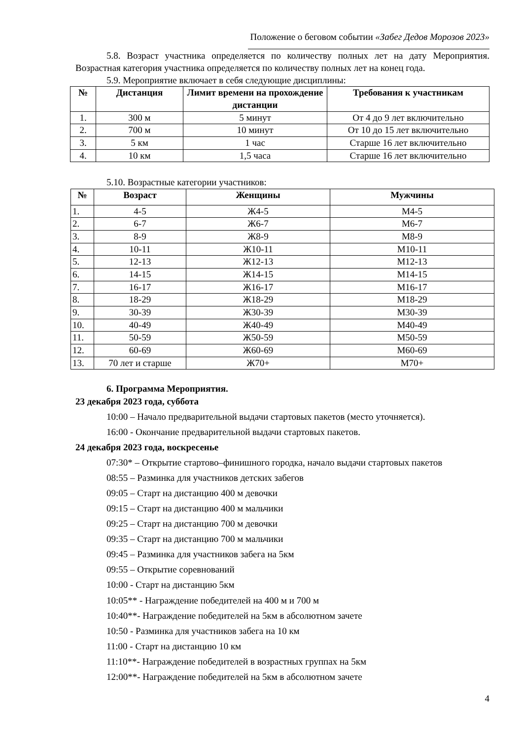Положение о беговом событии «Забег Дедов Морозов 2023»
5.8. Возраст участника определяется по количеству полных лет на дату Мероприятия. Возрастная категория участника определяется по количеству полных лет на конец года.
5.9. Мероприятие включает в себя следующие дисциплины:
| № | Дистанция | Лимит времени на прохождение дистанции | Требования к участникам |
| --- | --- | --- | --- |
| 1. | 300 м | 5 минут | От 4 до 9 лет включительно |
| 2. | 700 м | 10 минут | От 10 до 15 лет включительно |
| 3. | 5 км | 1 час | Старше 16 лет включительно |
| 4. | 10 км | 1,5 часа | Старше 16 лет включительно |
5.10. Возрастные категории участников:
| № | Возраст | Женщины | Мужчины |
| --- | --- | --- | --- |
| 1. | 4-5 | Ж4-5 | М4-5 |
| 2. | 6-7 | Ж6-7 | М6-7 |
| 3. | 8-9 | Ж8-9 | М8-9 |
| 4. | 10-11 | Ж10-11 | М10-11 |
| 5. | 12-13 | Ж12-13 | М12-13 |
| 6. | 14-15 | Ж14-15 | М14-15 |
| 7. | 16-17 | Ж16-17 | М16-17 |
| 8. | 18-29 | Ж18-29 | М18-29 |
| 9. | 30-39 | Ж30-39 | М30-39 |
| 10. | 40-49 | Ж40-49 | М40-49 |
| 11. | 50-59 | Ж50-59 | М50-59 |
| 12. | 60-69 | Ж60-69 | М60-69 |
| 13. | 70 лет и старше | Ж70+ | М70+ |
6. Программа Мероприятия.
23 декабря 2023 года, суббота
10:00 – Начало предварительной выдачи стартовых пакетов (место уточняется).
16:00 - Окончание предварительной выдачи стартовых пакетов.
24 декабря 2023 года, воскресенье
07:30* – Открытие стартово–финишного городка, начало выдачи стартовых пакетов
08:55 – Разминка для участников детских забегов
09:05 – Старт на дистанцию 400 м девочки
09:15 – Старт на дистанцию 400 м мальчики
09:25 – Старт на дистанцию 700 м девочки
09:35 – Старт на дистанцию 700 м мальчики
09:45 – Разминка для участников забега на 5км
09:55 – Открытие соревнований
10:00 - Старт на дистанцию 5км
10:05** - Награждение победителей на 400 м и 700 м
10:40**- Награждение победителей на 5км в абсолютном зачете
10:50 - Разминка для участников забега на 10 км
11:00 - Старт на дистанцию 10 км
11:10**- Награждение победителей в возрастных группах на 5км
12:00**- Награждение победителей на 5км в абсолютном зачете
4